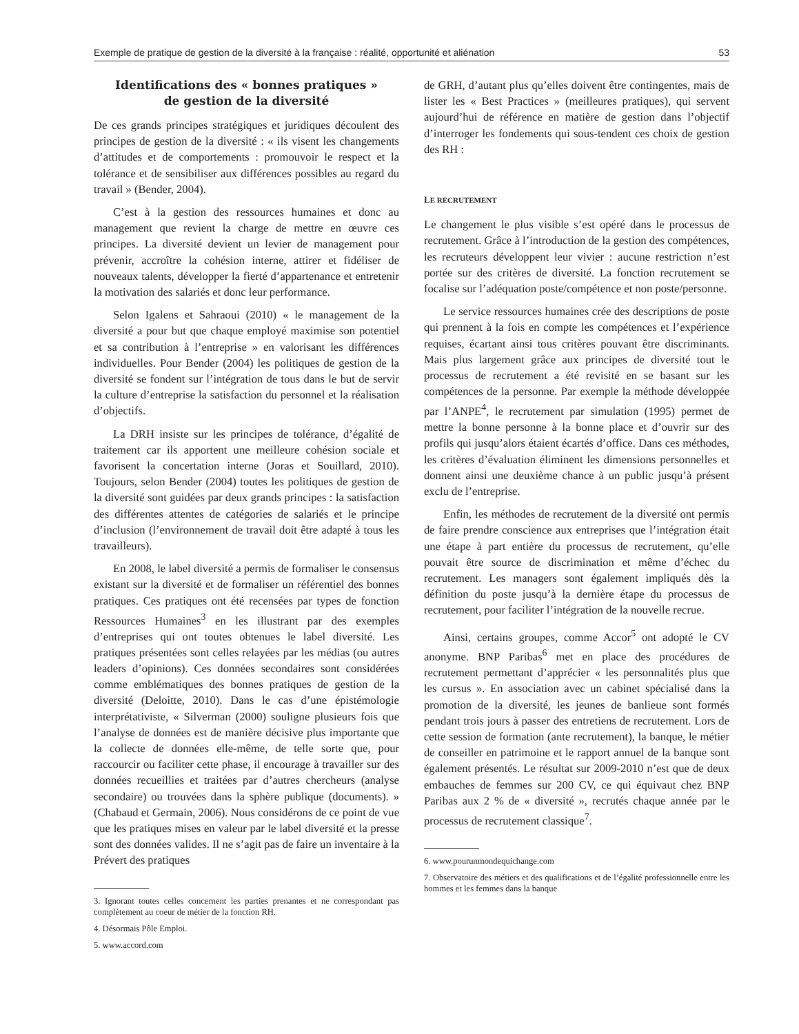Exemple de pratique de gestion de la diversité à la française : réalité, opportunité et aliénation 53
Identifications des « bonnes pratiques »
de gestion de la diversité
De ces grands principes stratégiques et juridiques découlent des principes de gestion de la diversité : « ils visent les changements d’attitudes et de comportements : promouvoir le respect et la tolérance et de sensibiliser aux différences possibles au regard du travail » (Bender, 2004).
C’est à la gestion des ressources humaines et donc au management que revient la charge de mettre en œuvre ces principes. La diversité devient un levier de management pour prévenir, accroître la cohésion interne, attirer et fidéliser de nouveaux talents, développer la fierté d’appartenance et entretenir la motivation des salariés et donc leur performance.
Selon Igalens et Sahraoui (2010) « le management de la diversité a pour but que chaque employé maximise son potentiel et sa contribution à l’entreprise » en valorisant les différences individuelles. Pour Bender (2004) les politiques de gestion de la diversité se fondent sur l’intégration de tous dans le but de servir la culture d’entreprise la satisfaction du personnel et la réalisation d’objectifs.
La DRH insiste sur les principes de tolérance, d’égalité de traitement car ils apportent une meilleure cohésion sociale et favorisent la concertation interne (Joras et Souillard, 2010). Toujours, selon Bender (2004) toutes les politiques de gestion de la diversité sont guidées par deux grands principes : la satisfaction des différentes attentes de catégories de salariés et le principe d’inclusion (l’environnement de travail doit être adapté à tous les travailleurs).
En 2008, le label diversité a permis de formaliser le consensus existant sur la diversité et de formaliser un référentiel des bonnes pratiques. Ces pratiques ont été recensées par types de fonction Ressources Humaines<sup>3</sup> en les illustrant par des exemples d’entreprises qui ont toutes obtenues le label diversité. Les pratiques présentées sont celles relayées par les médias (ou autres leaders d’opinions). Ces données secondaires sont considérées comme emblématiques des bonnes pratiques de gestion de la diversité (Deloitte, 2010). Dans le cas d’une épistémologie interprétativiste, « Silverman (2000) souligne plusieurs fois que l’analyse de données est de manière décisive plus importante que la collecte de données elle-même, de telle sorte que, pour raccourcir ou faciliter cette phase, il encourage à travailler sur des données recueillies et traitées par d’autres chercheurs (analyse secondaire) ou trouvées dans la sphère publique (documents). » (Chabaud et Germain, 2006). Nous considérons de ce point de vue que les pratiques mises en valeur par le label diversité et la presse sont des données valides. Il ne s’agit pas de faire un inventaire à la Prévert des pratiques
3. Ignorant toutes celles concernent les parties prenantes et ne correspondant pas complètement au coeur de métier de la fonction RH.
4. Désormais Pôle Emploi.
5. www.accord.com
de GRH, d’autant plus qu’elles doivent être contingentes, mais de lister les « Best Practices » (meilleures pratiques), qui servent aujourd’hui de référence en matière de gestion dans l’objectif d’interroger les fondements qui sous-tendent ces choix de gestion des RH :
LE RECRUTEMENT
Le changement le plus visible s’est opéré dans le processus de recrutement. Grâce à l’introduction de la gestion des compétences, les recruteurs développent leur vivier : aucune restriction n’est portée sur des critères de diversité. La fonction recrutement se focalise sur l’adéquation poste/compétence et non poste/personne.
Le service ressources humaines crée des descriptions de poste qui prennent à la fois en compte les compétences et l’expérience requises, écartant ainsi tous critères pouvant être discriminants. Mais plus largement grâce aux principes de diversité tout le processus de recrutement a été revisité en se basant sur les compétences de la personne. Par exemple la méthode développée par l’ANPE<sup>4</sup>, le recrutement par simulation (1995) permet de mettre la bonne personne à la bonne place et d’ouvrir sur des profils qui jusqu’alors étaient écartés d’office. Dans ces méthodes, les critères d’évaluation éliminent les dimensions personnelles et donnent ainsi une deuxième chance à un public jusqu’à présent exclu de l’entreprise.
Enfin, les méthodes de recrutement de la diversité ont permis de faire prendre conscience aux entreprises que l’intégration était une étape à part entière du processus de recrutement, qu’elle pouvait être source de discrimination et même d’échec du recrutement. Les managers sont également impliqués dès la définition du poste jusqu’à la dernière étape du processus de recrutement, pour faciliter l’intégration de la nouvelle recrue.
Ainsi, certains groupes, comme Accor<sup>5</sup> ont adopté le CV anonyme. BNP Paribas<sup>6</sup> met en place des procédures de recrutement permettant d’apprécier « les personnalités plus que les cursus ». En association avec un cabinet spécialisé dans la promotion de la diversité, les jeunes de banlieue sont formés pendant trois jours à passer des entretiens de recrutement. Lors de cette session de formation (ante recrutement), la banque, le métier de conseiller en patrimoine et le rapport annuel de la banque sont également présentés. Le résultat sur 2009-2010 n’est que de deux embauches de femmes sur 200 CV, ce qui équivaut chez BNP Paribas aux 2 % de « diversité », recrutés chaque année par le processus de recrutement classique<sup>7</sup>.
6. www.pourunmondequichange.com
7. Observatoire des métiers et des qualifications et de l’égalité professionnelle entre les hommes et les femmes dans la banque